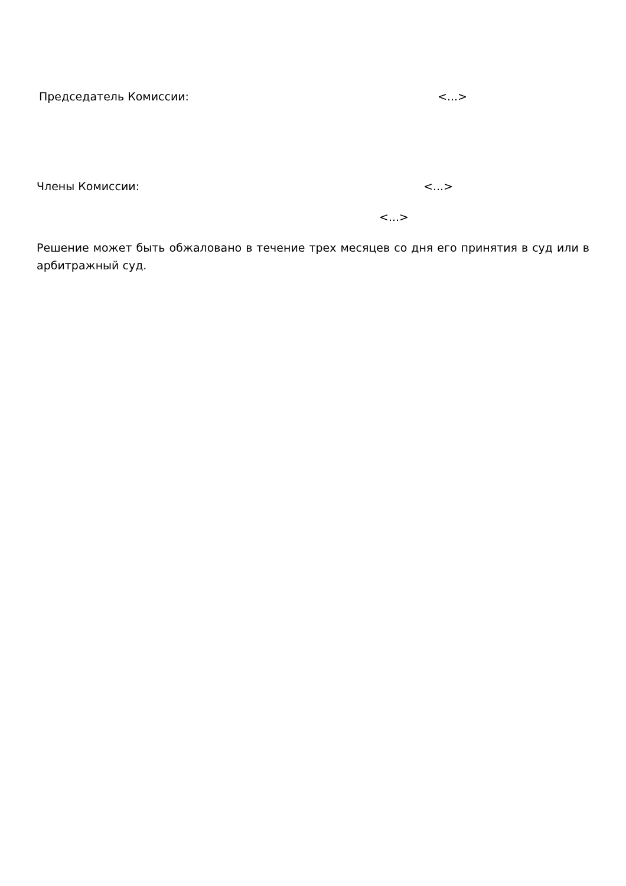Председатель Комиссии: <...>
Члены Комиссии: <...>
<...>
Решение может быть обжаловано в течение трех месяцев со дня его принятия в суд или в арбитражный суд.